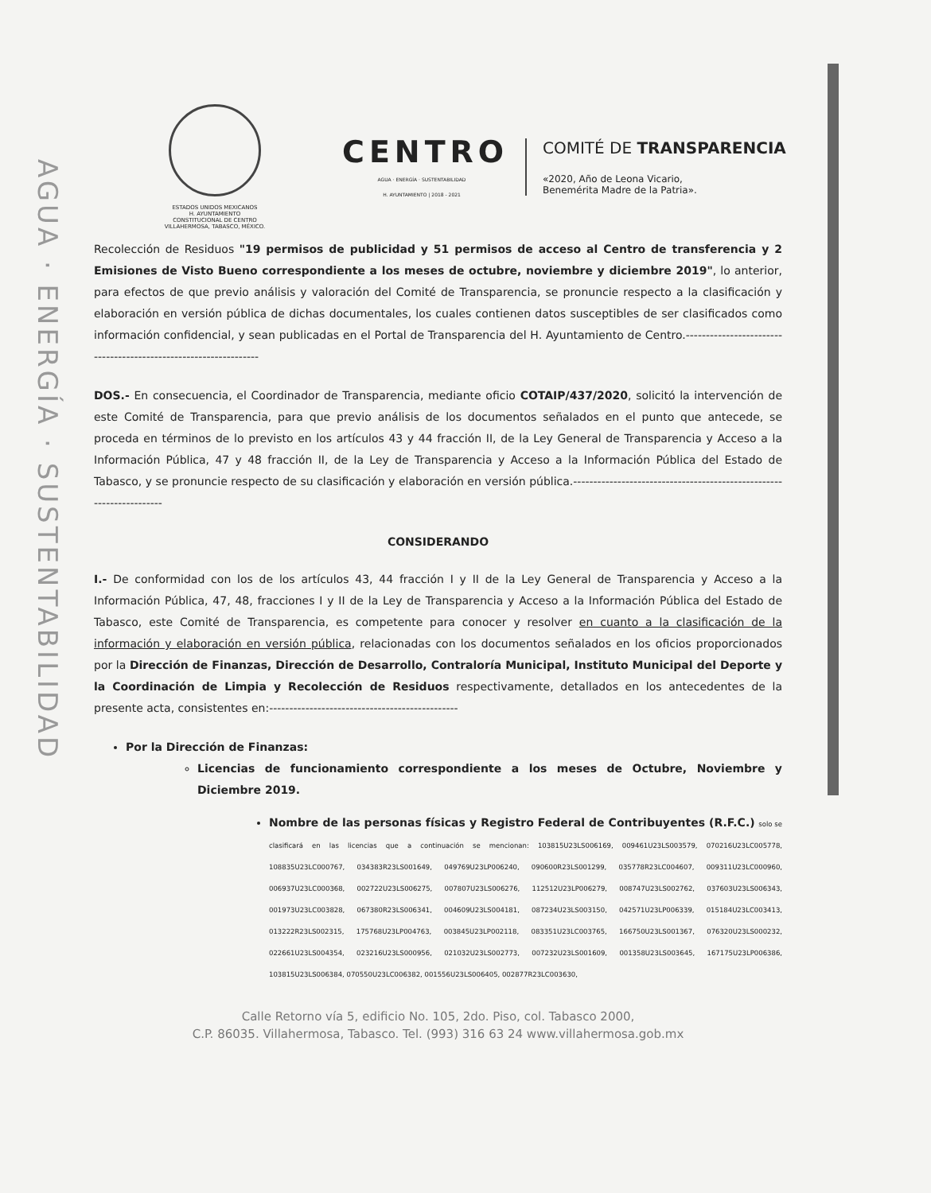AGUA · ENERGÍA · SUSTENTABILIDAD
ESTADOS UNIDOS MEXICANOS
H. AYUNTAMIENTO
CONSTITUCIONAL DE CENTRO
VILLAHERMOSA, TABASCO, MÉXICO.
CENTRO
AGUA · ENERGÍA · SUSTENTABILIDAD
H. AYUNTAMIENTO | 2018 - 2021
COMITÉ DE TRANSPARENCIA
«2020, Año de Leona Vicario,
Benemérita Madre de la Patria».
Recolección de Residuos "19 permisos de publicidad y 51 permisos de acceso al Centro de transferencia y 2 Emisiones de Visto Bueno correspondiente a los meses de octubre, noviembre y diciembre 2019", lo anterior, para efectos de que previo análisis y valoración del Comité de Transparencia, se pronuncie respecto a la clasificación y elaboración en versión pública de dichas documentales, los cuales contienen datos susceptibles de ser clasificados como información confidencial, y sean publicadas en el Portal de Transparencia del H. Ayuntamiento de Centro.-----------------------------------------------------------------
DOS.- En consecuencia, el Coordinador de Transparencia, mediante oficio COTAIP/437/2020, solicitó la intervención de este Comité de Transparencia, para que previo análisis de los documentos señalados en el punto que antecede, se proceda en términos de lo previsto en los artículos 43 y 44 fracción II, de la Ley General de Transparencia y Acceso a la Información Pública, 47 y 48 fracción II, de la Ley de Transparencia y Acceso a la Información Pública del Estado de Tabasco, y se pronuncie respecto de su clasificación y elaboración en versión pública.---------------------------------------------------------------------
CONSIDERANDO
I.- De conformidad con los de los artículos 43, 44 fracción I y II de la Ley General de Transparencia y Acceso a la Información Pública, 47, 48, fracciones I y II de la Ley de Transparencia y Acceso a la Información Pública del Estado de Tabasco, este Comité de Transparencia, es competente para conocer y resolver en cuanto a la clasificación de la información y elaboración en versión pública, relacionadas con los documentos señalados en los oficios proporcionados por la Dirección de Finanzas, Dirección de Desarrollo, Contraloría Municipal, Instituto Municipal del Deporte y la Coordinación de Limpia y Recolección de Residuos respectivamente, detallados en los antecedentes de la presente acta, consistentes en:-----------------------------------------------
Por la Dirección de Finanzas:
Licencias de funcionamiento correspondiente a los meses de Octubre, Noviembre y Diciembre 2019.
Nombre de las personas físicas y Registro Federal de Contribuyentes (R.F.C.) solo se clasificará en las licencias que a continuación se mencionan: 103815U23LS006169, 009461U23LS003579, 070216U23LC005778, 108835U23LC000767, 034383R23LS001649, 049769U23LP006240, 090600R23LS001299, 035778R23LC004607, 009311U23LC000960, 006937U23LC000368, 002722U23LS006275, 007807U23LS006276, 112512U23LP006279, 008747U23LS002762, 037603U23LS006343, 001973U23LC003828, 067380R23LS006341, 004609U23LS004181, 087234U23LS003150, 042571U23LP006339, 015184U23LC003413, 013222R23LS002315, 175768U23LP004763, 003845U23LP002118, 083351U23LC003765, 166750U23LS001367, 076320U23LS000232, 022661U23LS004354, 023216U23LS000956, 021032U23LS002773, 007232U23LS001609, 001358U23LS003645, 167175U23LP006386, 103815U23LS006384, 070550U23LC006382, 001556U23LS006405, 002877R23LC003630,
Calle Retorno vía 5, edificio No. 105, 2do. Piso, col. Tabasco 2000,
C.P. 86035. Villahermosa, Tabasco. Tel. (993) 316 63 24 www.villahermosa.gob.mx